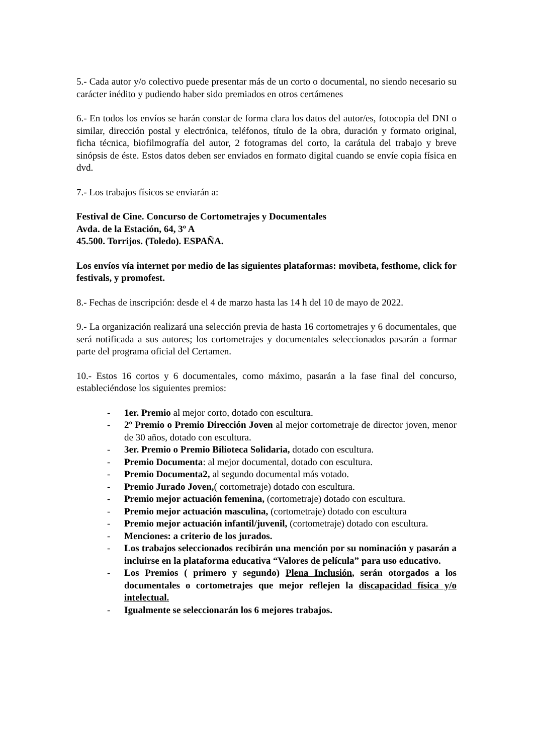5.- Cada autor y/o colectivo puede presentar más de un corto o documental, no siendo necesario su carácter inédito y pudiendo haber sido premiados en otros certámenes
6.- En todos los envíos se harán constar de forma clara los datos del autor/es, fotocopia del DNI o similar, dirección postal y electrónica, teléfonos, título de la obra, duración y formato original, ficha técnica, biofilmografía del autor, 2 fotogramas del corto, la carátula del trabajo y breve sinópsis de éste. Estos datos deben ser enviados en formato digital cuando se envíe copia física en dvd.
7.- Los trabajos físicos se enviarán a:
Festival de Cine. Concurso de Cortometrajes y Documentales
Avda. de la Estación, 64, 3º A
45.500. Torrijos. (Toledo). ESPAÑA.
Los envíos vía internet por medio de las siguientes plataformas: movibeta, festhome, click for festivals, y promofest.
8.- Fechas de inscripción: desde el 4 de marzo hasta las 14 h del 10 de mayo de 2022.
9.- La organización realizará una selección previa de hasta 16 cortometrajes y 6 documentales, que será notificada a sus autores; los cortometrajes y documentales seleccionados pasarán a formar parte del programa oficial del Certamen.
10.- Estos 16 cortos y 6 documentales, como máximo, pasarán a la fase final del concurso, estableciéndose los siguientes premios:
- 1er. Premio al mejor corto, dotado con escultura.
- 2º Premio o Premio Dirección Joven al mejor cortometraje de director joven, menor de 30 años, dotado con escultura.
- 3er. Premio o Premio Bilioteca Solidaria, dotado con escultura.
- Premio Documenta: al mejor documental, dotado con escultura.
- Premio Documenta2, al segundo documental más votado.
- Premio Jurado Joven,( cortometraje) dotado con escultura.
- Premio mejor actuación femenina, (cortometraje) dotado con escultura.
- Premio mejor actuación masculina, (cortometraje) dotado con escultura
- Premio mejor actuación infantil/juvenil, (cortometraje) dotado con escultura.
- Menciones: a criterio de los jurados.
- Los trabajos seleccionados recibirán una mención por su nominación y pasarán a incluirse en la plataforma educativa “Valores de película” para uso educativo.
- Los Premios ( primero y segundo) Plena Inclusión, serán otorgados a los documentales o cortometrajes que mejor reflejen la discapacidad física y/o intelectual.
- Igualmente se seleccionarán los 6 mejores trabajos.